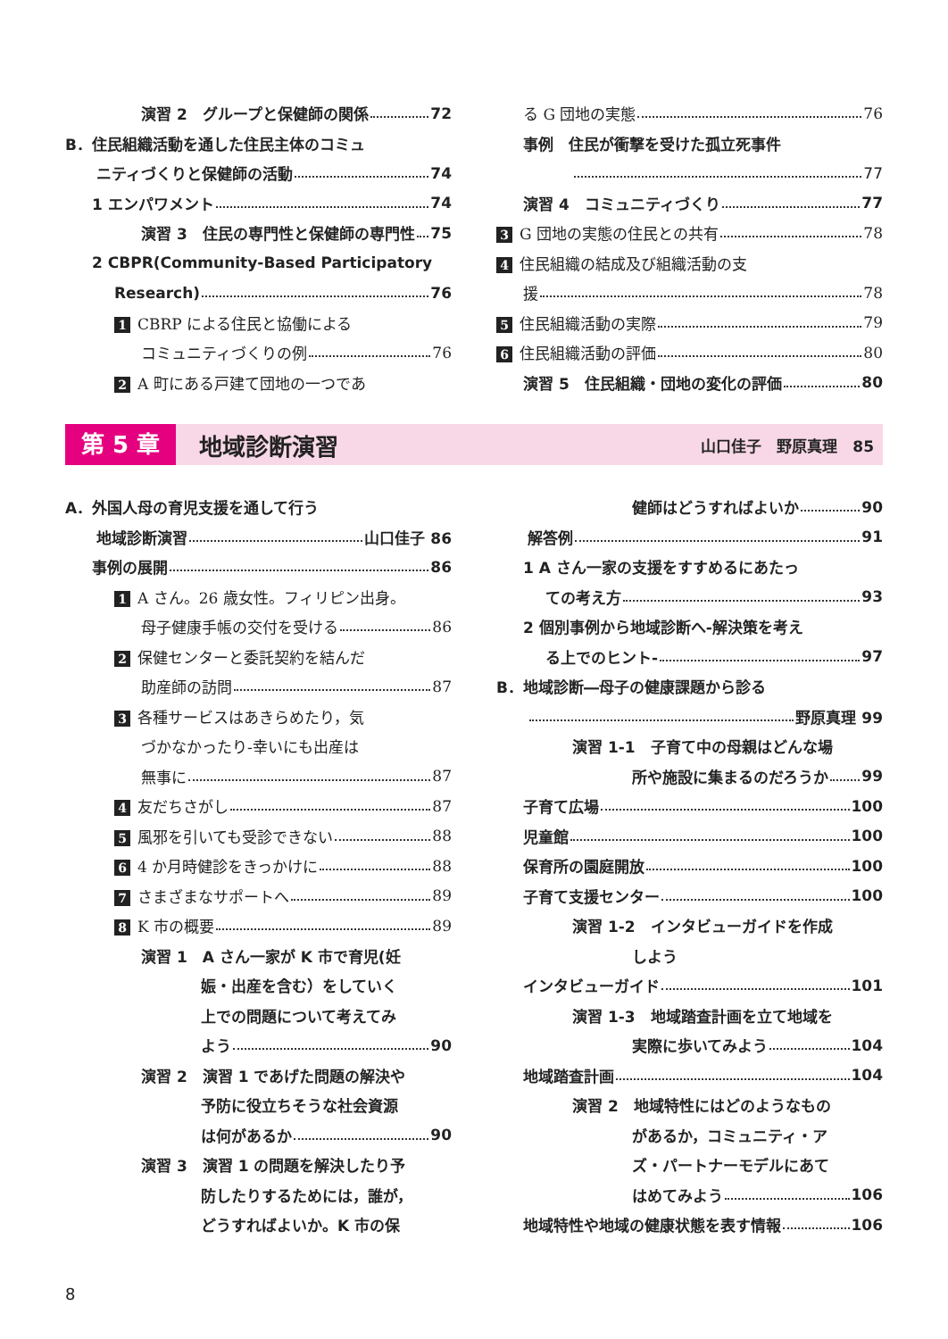演習 2　グループと保健師の関係 72
B．住民組織活動を通した住民主体のコミュ
ニティづくりと保健師の活動 74
1 エンパワメント 74
演習 3　住民の専門性と保健師の専門性 75
2 CBPR(Community-Based Participatory
Research) 76
1 CBRP による住民と協働による
コミュニティづくりの例 76
2 A 町にある戸建て団地の一つであ
る G 団地の実態 76
事例　住民が衝撃を受けた孤立死事件
77
演習 4　コミュニティづくり 77
3 G 団地の実態の住民との共有 78
4 住民組織の結成及び組織活動の支
援 78
5 住民組織活動の実際 79
6 住民組織活動の評価 80
演習 5　住民組織・団地の変化の評価 80
第 5 章 地域診断演習 山口佳子　野原真理　85
A．外国人母の育児支援を通して行う
地域診断演習 山口佳子 86
事例の展開 86
1 A さん。26 歳女性。フィリピン出身。
母子健康手帳の交付を受ける 86
2 保健センターと委託契約を結んだ
助産師の訪問 87
3 各種サービスはあきらめたり，気
づかなかったり-幸いにも出産は
無事に 87
4 友だちさがし 87
5 風邪を引いても受診できない 88
6 4 か月時健診をきっかけに 88
7 さまざまなサポートへ 89
8 K 市の概要 89
演習 1　A さん一家が K 市で育児(妊
娠・出産を含む）をしていく
上での問題について考えてみ
よう 90
演習 2　演習 1 であげた問題の解決や
予防に役立ちそうな社会資源
は何があるか 90
演習 3　演習 1 の問題を解決したり予
防したりするためには，誰が，
どうすればよいか。K 市の保
健師はどうすればよいか 90
解答例 91
1 A さん一家の支援をすすめるにあたっ
ての考え方 93
2 個別事例から地域診断へ-解決策を考え
る上でのヒント- 97
B．地域診断―母子の健康課題から診る
野原真理 99
演習 1-1　子育て中の母親はどんな場
所や施設に集まるのだろうか 99
子育て広場 100
児童館 100
保育所の園庭開放 100
子育て支援センター 100
演習 1-2　インタビューガイドを作成
しよう
インタビューガイド 101
演習 1-3　地域踏査計画を立て地域を
実際に歩いてみよう 104
地域踏査計画 104
演習 2　地域特性にはどのようなもの
があるか，コミュニティ・ア
ズ・パートナーモデルにあて
はめてみよう 106
地域特性や地域の健康状態を表す情報 106
8